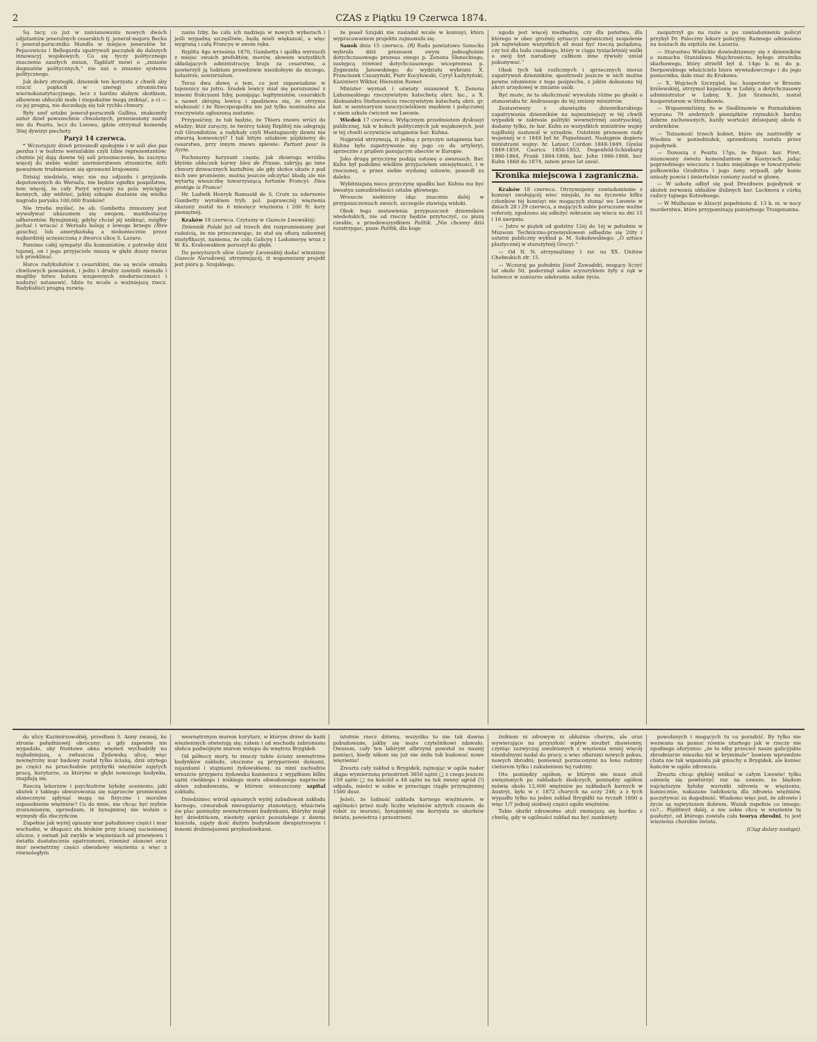2 CZAS z Piątku 19 Czerwca 1874.
Są tacy, co już w zamianowaniu nowych dwóch adjutantów jeneralnych cesarskich tj. jenerał-majora Becka i jenerał-porucznika Mondla w miejsce jenerałów hr. Pejacewicza i Bellegarda upatrywali początek do dalszych innowacyj wojskowych. Co się tyczy politycznego znaczenia zaszłych zmian, Tagblatt mówi o „zmianie dogmatów politycznych,“ nie zaś o zmianie systemu politycznego.
Jak dobry strategik, dziennik ten korzysta z chwili aby rzucić popłoch w szeregi stronnictwa wiernokonstytucyjnego, lecz z bardzo słabym skutkiem, albowiem obłoczki małe i niepokaźne mogą zniknąć, a ci — co jej pragną, nie doczekają się tak rychło chmury.
Były szef sztabu jenerał-porucznik Gallina, znakomity autor dzieł powszechnie chwalonych, przeniesiony został nie do Pesztu, lecz do Lwowa, gdzie otrzymał komendę 30ej dywizyi piechoty.
Paryż 14 czerwca.
* Wczorajszy dzień przeszedł spokojnie i w sali des pas perdus i w teatrze wersalskim czyli Izbie reprezentantów; chętnie jéj dają dawne téj sali przeznaczenie, bo zaczyna więcéj do siebie wabić szermierstwem stronnictw, niźli poważnem trudnieniem się sprawami krajowemi.
Dzisiaj niedziela, więc nie ma odjazdu i przyjazdu deputowanych do Wersalu, nie będzie zgiełku pospólstwa, tem więcéj, że cały Paryż wyruszy na pola wyścigów konnych, aby widzieć, jakiéj szkapie dostanie się wielka nagroda paryska 100,000 franków!
Nie trzeba myśleć, że ob. Gambetta zmuszony jest wywoływać ukazaniem się swojem, manifestacyę adherentów. Bynajmniéj; gdyby chciał jéj uniknąć, mógłby jechać i wracać z Wersalu koleją z lewego brzegu (Rive gauche), lub amerykańską a niekoniecznie przez najbardziéj uczęszczaną z dworca ulicę S. Lazare.
Pomimo całéj sympatyi dla komunistów, z potrzeby dziś tajonéj, on i jego przyjaciele muszą w głębi duszy nieraz ich przeklinać.
Harce radykalistów z cesarskimi, nie są wcale oznaką chwilowych powaśnień, i jedni i drudzy zawinili niemało i mogliby łatwo balans wzajemnych niedorzeczności i nadużyć ustanowić. Idzie tu wcale o ważniejszą rzecz. Radykaliści pragną rozwią-
zania Izby, bo cała ich nadzieja w nowych wyborach i jeśli wypadną szczęśliwie, będą mieli większość, a więc wygraną i całą Francyę w swem ręku.
Rzplita 4go września 1870, Gambetta i spółka wyrzucili z miejsc swoich prefektów, merów, słowem wszystkich składających administracyę kraju za cesarstwa, a powierzyli ją ludziom prawdziwie niezdolnym do niczego, hałastrze, sowizrzałom.
Teraz dwa słowa o tem, co jest zapowiadane w tajemnicy na jutro. Środek lewicy miał się porozumieć z innemi frakcyami Izby, pomijając legitymistów, cesarskich a nawet skrajną lewicę i spodziewa się, że otrzyma większość i że Rzeczpospolita nie już tylko nominalna ale rzeczywista ogłoszoną zostanie.
Przypuśćmy, że tak będzie, że Thiers znowu wróci do władzy; któż zaręczy, że twórcy takiéj Rzplitéj nie odegrają roli Girondistów, a radykały czyli Montaguardy dawni nie stworzą konwencyi? I tak bitym szlakiem pójdziemy do cesarstwa, przy innym znowu śpiewie: Partant pour la Syrie.
Pochmurny horyzont często, jak złowroga wróżba błyśnie obłoczek barwy bleu de Prusse, zakryją go inne chmury dziwacznych kształtów, ale gdy słońce ukaże z pod nich swe promienie, można jeszcze odczytać bladą ale nie wytartą wieszczbę towarzyszącą fortunie Francyi: Dieu protège la France!
Hr. Ludwik Henryk Romuald de S. Croix za uderzenie Gambetty wyrokiem tryb. pol. poprawczéj więzienia skazany został na 6 miesięcy więzienia i 200 fr. kary pieniężnéj.
Kraków 18 czerwca. Czytamy w Gazecie Lwowskiéj:
Dziennik Polski już od trzech dni rozpromieniony jest radością, że nie przeczuwając, że stał się ofiarą zabawnéj mistyfikacyi, naniema, że cała Galicyę i Lodomeryę wraz z W. Ks. Krakowskiem poruszył do głębi.
Do powyższych słów Gazety Lwowskiéj dodać winniśmy Gazecie Narodowéj, utrzymującéj, iż wspomniany projekt jest pióra p. Szujskiego,
że poseł Szujski nie zasiadał wcale w komisyi, która wypracowaniem projektu zajmowała się.
Sanok dnia 15 czerwca. (R) Rada powiatowa Sanocka wybrała dziś prezesem swym jednogłośnie dotychczasowego prezesa swego p. Zenona Słoneckiego, zastępcą również dotychczasowego wiceprezesa p. Zygmunta Janowskiego; do wydziału wybrani: X. Franciszek Czaszyński, Piotr Kocyłowski, Cyryl Ładyżyński, Kazimierz Wiktor, Hieronim Romer.
Minister wyznań i oświaty mianował X. Zenona Lubomęskiego rzeczywistym katechetą obrz. łac., a X. Aleksandra Stefanowicza rzeczywistym katechetą obrz. gr. kat. w seminaryum nauczycielskiem męskiem i połączonej z niem szkole ćwiczeń we Lwowie.
Wiedeń 17 czerwca. Wyłącznym przedmiotem dyskusyi publicznej, tak w kołach politycznych jak wojskowych, jest w téj chwili oczywiście ustąpienie bar. Kuhna.
Najprzód utrzymują, iż jedną z przyczyn ustąpienia bar. Kuhna było zapatrywanie się jego co do artyleryi, sprzeczne z prądem panującym obecnie w Europie.
Jako drugą przyczynę podają ustawę o awansach. Bar. Kuhn był podobno wielkim przyjacielem umiejętności, i w rzeczonej, a przez siebie wydanej ustawie, poszedł za daleko.
Wybitniejszą nieco przyczynę upadku bar. Kuhna ma być kwestya samodzielności sztabu głównego.
Wreszcie niektórzy idąc znacznie daléj w przypuszczeniach swoich, szczególe stawiają widoki.
Obok tego zestawienia przypuszczeń dzienników wiedeńskich, nie od rzeczy będzie przytoczyć, co piszą czeskie, a przedewszystkiem Politik. „Nie chcemy dziś rozstrzygać, pisze Politik, dla kogo
ugoda jest więcéj niezbędną, czy dla państwa, dla którego w obec groźnéj sytuacyi zagranicznéj zespolenie jak największe wszystkich sił musi być rzeczą pożądaną, czy też dla ludu czeskiego, który w ciągu tysiącletniéj walki o swój byt narodowy całkiem inne żywioły umiał pokonywać.“
Obok tych tak rozlicznych i sprzecznych nieraz zapatrywań dzienników, spostrzedz jeszcze w nich można pewne zdumienie z tego pośpiechu, z jakim dokonano téj akcyi urzędowej w zmianie osób.
Być może, że ta okoliczność wywołała różne po głoski o stanowisku hr. Andrassego do téj zmiany ministrów.
Zestawiwszy z obowiązku dziennikarskiego zapatrywania dzienników na najważniejszy w téj chwili wypadek w zakresie polityki wewnętrznéj austryackiéj, dodamy tylko, że bar. Kuhn ze wszystkich ministrów wojny najdłużéj zostawał w urzędzie. Ostatnim prezesem rady wojennéj w r. 1848 był hr. Fiquelmont. Następnie dopiero ministrami wojny: hr. Latour, Cordon 1848-1849, Gyulai 1849-1859, Csorics 1850-1853, Degenfeld-Schönburg 1860-1864, Frank 1864-1866, bar. John 1866-1868, bar. Kuhn 1868 do 1874, zatem przez lat sześć.
Kronika miejscowa i zagraniczna.
Kraków 18 czerwca. Otrzymujemy zawiadomienie z komisyi zwołującéj wiec miejski, że na życzenie kilku członków téj komisyi nie mogących stanąć we Lwowie w dniach 28 i 29 czerwca, a mających sobie poruczone ważne referaty, zgodzono się odłożyć zebranie się wiecu na dni 15 i 16 sierpnia.
— Jutro w piątek od godziny 12éj do 1éj w południe w Muzeum Techniczno-przemysłowem odbędzie się 20ty i ostatni publiczny wykład p. M. Sokołowskiego: „O sztuce plastycznéj w starożytnéj Grecyi.“
— Od N. N. otrzymaliśmy 1 rsr. na XX. Unitów Chełmskich złr. 15.
— Wczoraj po południu Józef Zawadzki, mogący liczyć lat około 50, poderznął sobie scyzorykiem żyły u rąk w łazience w zamiarze odebrania sobie życia.
zaopatrzył go na razie a po zawiadomieniu policyi przybył Dr. Paleczny lekarz policyjny. Rannego odniesiono na noszach do szpitala św. Łazarza.
— Starostwo Wielickie dowiedziawszy się z dzienników o zamachu Stanisława Majchrowicza, byłego strażnika skarbowego, który strzelił był d. 14go b. m. do p. Derpowskiego właściciela biura wywiadowczego i do jego pomocnika, dało znać do Krakowa.
— X. Wojciech Szczygieł, łac. kooperator w Brzozie królewskiéj, otrzymał kapelanię w Lubny, a dotychczasowy administrator w Lubny, X. Jan Szamocki, został kooperatorem w Strzałkowie.
— Wspomnieliśmy, że w Siedlimowie w Poznańskiem wyorano 79 srebrnych pieniążków rzymskich bardzo dobrze zachowanych, każdy wartości dzisiejszéj około 6 srebrników.
— Tożsamość trzech kobiet, które się zastrzeliły w Wiedniu w poniedziałek, sprawdzoną została przez pojedynek.
— Donoszą z Pesztu 17go, że fmpor. bar. Piret, mianowany świeżo komendantem w Koszycach, jadąc poprzedniego wieczora z lasku miejskiego w towarzystwie pułkownika Gradnitza i jego żony, wypadł, gdy konie uniosły powóz i śmiertelnie raniony został w głowę.
— W sobotę odbył się pod Drezdnem pojedynek w skutek zerwania układów ślubnych bar. Lucknera z córką radzcy tajnego Kotzebuego.
— W Mulhouse w Alzacyi popełniono d. 13 b. m. w nocy morderstwa, które przypominają pamiętnego Traupmanna.
do ulicy Kazimirzowskiéj, przedtem S. Anny zwanéj, ku stronie południowéj obrócony; a gdy zapewne nie wypadało, aby frontowe okna więzień wychodziły na najludniejszą, a zwłaszcza Żydowską ulicę, więc zewnętrzny mur budowy został tylko ścianą, dziś użytego po części na przechodnie przybytki więźniów zajętych pracą, kurytarze, za którymi w głębi nowszego budynku, znajdują się.
Rzeczą lekarzów i psychiatrów byłoby ocenienie, jaki skutek z takiego obwarowania się naprzeciw promieniom słonecznym spłynąć mogą na fizyczne i moralne usposobienie więźniów? Co do mnie, nie chcąc być mylnie zrozumianym, uprzedzam, iż bynajmniej nie wołam o wymysły dla złoczyńców.
Zupełnie jak wyżéj opisany mur południowy części i mur wschodni, w długości sta kroków przy ścianej zacienionej uliczce, z ownań jak zwykle w więzieniach od przewiewu i światła dostatecznie opatrzonemi, również stanowi oraz mur zewnętrzny części obwodowy więzienia a więc z równoległym
wewnętrznym murem kurytarz, w którym drzwi do kaźń więziennych otwierają się; zatem i od wschodu zabroniono słońcu podwójnym murem wstępu do wnętrza Brygidek.
Od północy mury, to znaczy także ściany zewnętrzne budynków zakładu, otoczone są przyparzemi domami, zajazdami i stajniami żydowskiemi; za nimi zachodzie wreszcie przypiera żydowska kamienica z wyjątkiem kilku sążni cienkiego i niskiego muru obwodowego naprzeciw okien zabudowania, w którem umieszczony szpital zakładu.
Dziedziniec wśród opisanych wyżéj zabudowań zakładu karnego, czworobok nieregularny stanowiący, właściwie ów plac pomiędzy zewnętrznemi budynkami, któryby mógł być dziedzińcem, niestety oprócz pozostałego z dawna kościoła, zajęty dość dużym budynkiem dwupiętrowym i innemi drobniejszemi przybudówkami.
istotnie rzecz dziwna, wszystko to nie tak dawno pobudowane, jakby się może czytelnikowi zdawało. Owszem, cały ten labirynt olbrzymi powstał za naszéj pamięci, kiedy nikom się już nie śniło tak budować nowe więzienia!
Zreszta cały zakład u Brygidek, zajmując w ogóle nader skąpo wymierzoną przestrzeń 3650 sążni □ z czego jeszcze 159 sążni □ na kościół a 48 sążni na tak zwany ogród (!) odpada, mieści w sobie w przeciągu ciągle przynajmniej 1500 dusz.
Jeżeli, że ludność zakładu karnego więźniowie, w ogólności przez mały liczby więźniów użytych czasem do robót za murami, bynajmniéj nie korzysta ze skarbów świata, powietrza i przestrzeni.
żnikiem ni zdrowym ni obłożnie chorym, ale oraz wywierające na przyszłość wpływ niezbyt zbawienny, czyniąc zazwyczaj uwolnionych z więzienia mniéj więcéj niezdolnymi nadal do pracy, a więc ofiarami nowych pokus, nowych zbrodni; ponieważ porzuconymi na łono rodziny cieżarem tylko i zakażeniem tej rodziny.
Oto pomiędzy ogółem, w którym nie masz atoli uwięzionych po zakładach śledczych, pomiędzy ogółem mówię około 12,000 więźniów po zakładach karnych w Austryi, było w r. 1872 chorych na oczy 246; a z tych wypadło tylko na jeden zakład Brygidki na ryczałt 1800 a więc 1/7 jednéj siódméj części ogółu więźniów.
Takie skutki zdrowotne atoli zmniejszą się bardzo z chwilą, gdy w ogólności zakład ma być zamknięty.
powołanych i mogących tu co poradzić. By tylko nie wezwano na pomoc równie utartego jak w rzeczy nie zgodnego aforyzmu: „że to niby przecież nasze galicyjskie zbrodniarze mieszka niż w kryminale“ bowiem wprawdzie chata nie tak wspaniała jak gmachy u Brygidek, ale koniec końców w ogóle zdrowsza.
Zreszta chcąc głębiéj wnikać w całym Lwowie! tylko ośmielę się powtórzyć raz na zawsze, że blędem najcięższym byłoby warunki zdrowia w więzieniu, koniecznie, nakazane ludzkością dla zdrowia więźniów, poczytywać za dogodność. Wiadomo więc jest, że zdrowie i życie są najwyższem dobrem. Wszak zupełnie co innego; co?... Pójdźmyż daléj, a nie sobie chcę w więzieniu tę posłużyć, od którego zawisła cała teorya zbrodni, to jest więzienia chorobie świata.
(Ciąg dalszy nastąpi).